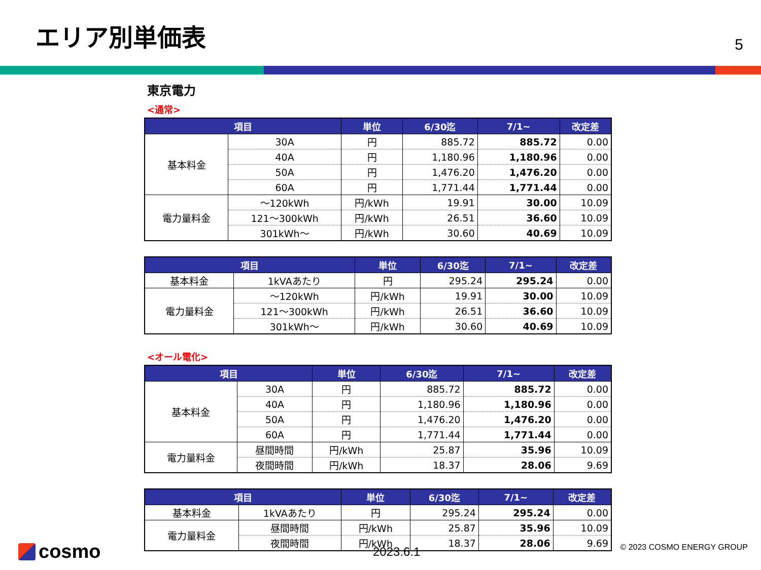エリア別単価表
5
東京電力
<通常>
| 項目 | | 単位 | 6/30迄 | 7/1~ | 改定差 |
| --- | --- | --- | --- | --- | --- |
| 基本料金 | 30A | 円 | 885.72 | 885.72 | 0.00 |
| | 40A | 円 | 1,180.96 | 1,180.96 | 0.00 |
| | 50A | 円 | 1,476.20 | 1,476.20 | 0.00 |
| | 60A | 円 | 1,771.44 | 1,771.44 | 0.00 |
| 電力量料金 | ～120kWh | 円/kWh | 19.91 | 30.00 | 10.09 |
| | 121～300kWh | 円/kWh | 26.51 | 36.60 | 10.09 |
| | 301kWh～ | 円/kWh | 30.60 | 40.69 | 10.09 |
| 項目 | | 単位 | 6/30迄 | 7/1~ | 改定差 |
| --- | --- | --- | --- | --- | --- |
| 基本料金 | 1kVAあたり | 円 | 295.24 | 295.24 | 0.00 |
| 電力量料金 | ～120kWh | 円/kWh | 19.91 | 30.00 | 10.09 |
| | 121～300kWh | 円/kWh | 26.51 | 36.60 | 10.09 |
| | 301kWh～ | 円/kWh | 30.60 | 40.69 | 10.09 |
<オール電化>
| 項目 | | 単位 | 6/30迄 | 7/1~ | 改定差 |
| --- | --- | --- | --- | --- | --- |
| 基本料金 | 30A | 円 | 885.72 | 885.72 | 0.00 |
| | 40A | 円 | 1,180.96 | 1,180.96 | 0.00 |
| | 50A | 円 | 1,476.20 | 1,476.20 | 0.00 |
| | 60A | 円 | 1,771.44 | 1,771.44 | 0.00 |
| 電力量料金 | 昼間時間 | 円/kWh | 25.87 | 35.96 | 10.09 |
| | 夜間時間 | 円/kWh | 18.37 | 28.06 | 9.69 |
| 項目 | | 単位 | 6/30迄 | 7/1~ | 改定差 |
| --- | --- | --- | --- | --- | --- |
| 基本料金 | 1kVAあたり | 円 | 295.24 | 295.24 | 0.00 |
| 電力量料金 | 昼間時間 | 円/kWh | 25.87 | 35.96 | 10.09 |
| | 夜間時間 | 円/kWh | 18.37 | 28.06 | 9.69 |
cosmo 2023.6.1 © 2023 COSMO ENERGY GROUP